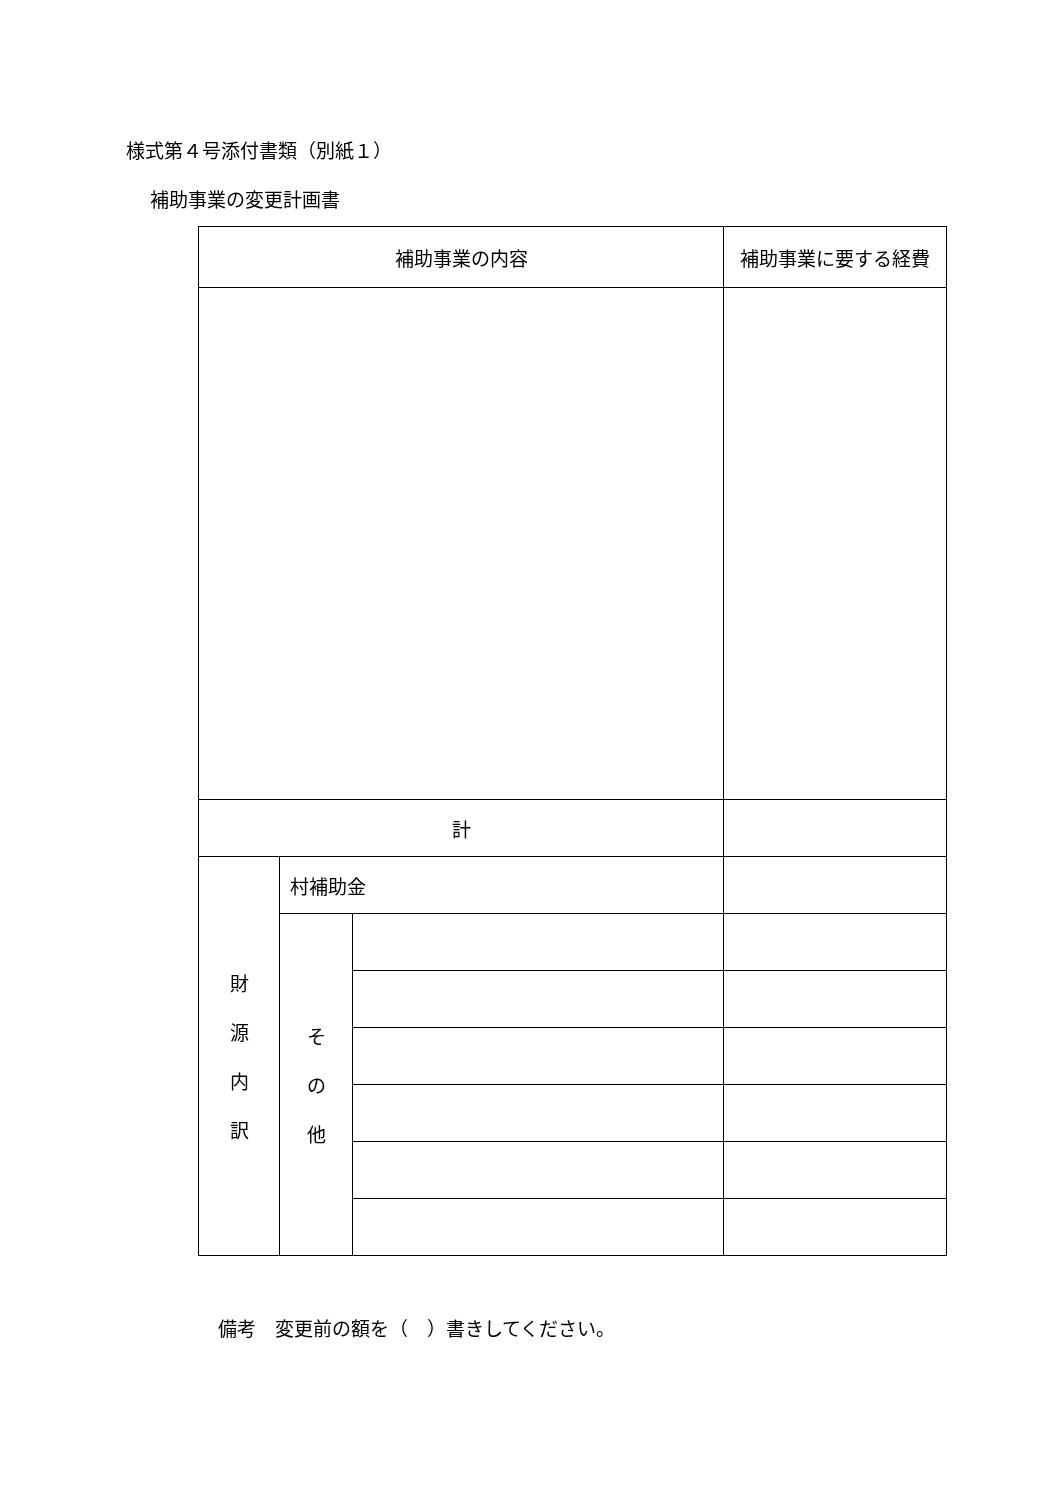様式第４号添付書類（別紙１）
補助事業の変更計画書
| 補助事業の内容 | | | 補助事業に要する経費 |
| 計 | | | |
| 財 源 内 訳 | 村補助金 | | |
| | そ の 他 | | |
備考　変更前の額を（　）書きしてください。